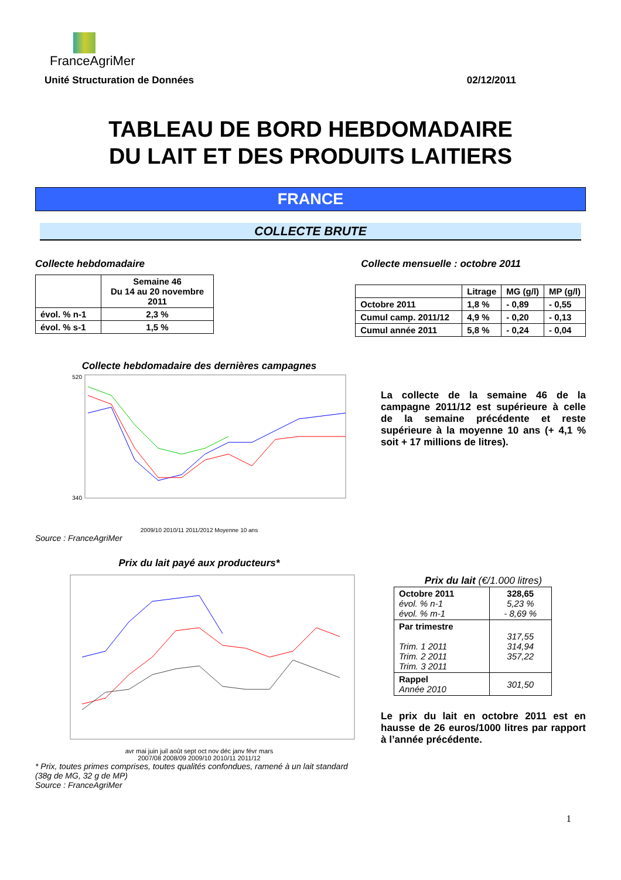FranceAgriMer
Unité Structuration de Données 02/12/2011
TABLEAU DE BORD HEBDOMADAIRE
DU LAIT ET DES PRODUITS LAITIERS
FRANCE
COLLECTE BRUTE
Collecte hebdomadaire
| | Semaine 46 Du 14 au 20 novembre 2011 |
| évol. % n-1 | 2,3 % |
| évol. % s-1 | 1,5 % |
Collecte mensuelle : octobre 2011
| | Litrage | MG (g/l) | MP (g/l) |
| Octobre 2011 | 1,8 % | - 0,89 | - 0,55 |
| Cumul camp. 2011/12 | 4,9 % | - 0,20 | - 0,13 |
| Cumul année 2011 | 5,8 % | - 0,24 | - 0,04 |
Collecte hebdomadaire des dernières campagnes
520
340
2009/10 2010/11 2011/2012 Moyenne 10 ans
Source : FranceAgriMer
La collecte de la semaine 46 de la campagne 2011/12 est supérieure à celle de la semaine précédente et reste supérieure à la moyenne 10 ans (+ 4,1 % soit + 17 millions de litres).
Prix du lait payé aux producteurs*
avr mai juin juil août sept oct nov déc janv févr mars
2007/08 2008/09 2009/10 2010/11 2011/12
* Prix, toutes primes comprises, toutes qualités confondues, ramené à un lait standard (38g de MG, 32 g de MP)
Source : FranceAgriMer
Prix du lait (€/1.000 litres)
| Octobre 2011 évol. % n-1 évol. % m-1 | 328,65 5,23 % - 8,69 % |
| Par trimestre Trim. 1 2011 Trim. 2 2011 Trim. 3 2011 | 317,55 314,94 357,22 |
| Rappel Année 2010 | 301,50 |
Le prix du lait en octobre 2011 est en hausse de 26 euros/1000 litres par rapport à l’année précédente.
1